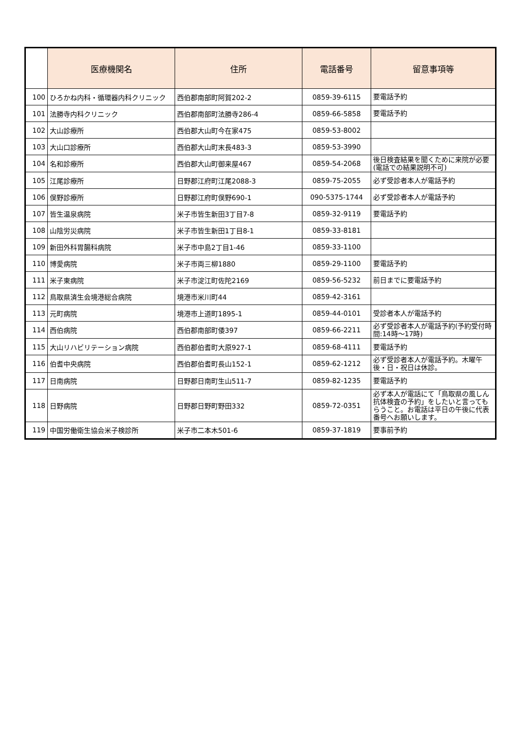| | 医療機関名 | 住所 | 電話番号 | 留意事項等 |
| --- | --- | --- | --- | --- |
| 100 | ひろかね内科・循環器内科クリニック | 西伯郡南部町阿賀202-2 | 0859-39-6115 | 要電話予約 |
| 101 | 法勝寺内科クリニック | 西伯郡南部町法勝寺286-4 | 0859-66-5858 | 要電話予約 |
| 102 | 大山診療所 | 西伯郡大山町今在家475 | 0859-53-8002 | |
| 103 | 大山口診療所 | 西伯郡大山町末長483-3 | 0859-53-3990 | |
| 104 | 名和診療所 | 西伯郡大山町御来屋467 | 0859-54-2068 | 後日検査結果を聞くために来院が必要(電話での結果説明不可) |
| 105 | 江尾診療所 | 日野郡江府町江尾2088-3 | 0859-75-2055 | 必ず受診者本人が電話予約 |
| 106 | 俣野診療所 | 日野郡江府町俣野690-1 | 090-5375-1744 | 必ず受診者本人が電話予約 |
| 107 | 皆生温泉病院 | 米子市皆生新田3丁目7-8 | 0859-32-9119 | 要電話予約 |
| 108 | 山陰労災病院 | 米子市皆生新田1丁目8-1 | 0859-33-8181 | |
| 109 | 新田外科胃腸科病院 | 米子市中島2丁目1-46 | 0859-33-1100 | |
| 110 | 博愛病院 | 米子市両三柳1880 | 0859-29-1100 | 要電話予約 |
| 111 | 米子東病院 | 米子市淀江町佐陀2169 | 0859-56-5232 | 前日までに要電話予約 |
| 112 | 鳥取県済生会境港総合病院 | 境港市米川町44 | 0859-42-3161 | |
| 113 | 元町病院 | 境港市上道町1895-1 | 0859-44-0101 | 受診者本人が電話予約 |
| 114 | 西伯病院 | 西伯郡南部町倭397 | 0859-66-2211 | 必ず受診者本人が電話予約(予約受付時間:14時～17時) |
| 115 | 大山リハビリテーション病院 | 西伯郡伯耆町大原927-1 | 0859-68-4111 | 要電話予約 |
| 116 | 伯耆中央病院 | 西伯郡伯耆町長山152-1 | 0859-62-1212 | 必ず受診者本人が電話予約。木曜午後・日・祝日は休診。 |
| 117 | 日南病院 | 日野郡日南町生山511-7 | 0859-82-1235 | 要電話予約 |
| 118 | 日野病院 | 日野郡日野町野田332 | 0859-72-0351 | 必ず本人が電話にて「鳥取県の風しん抗体検査の予約」をしたいと言ってもらうこと。お電話は平日の午後に代表番号へお願いします。 |
| 119 | 中国労働衛生協会米子検診所 | 米子市二本木501-6 | 0859-37-1819 | 要事前予約 |